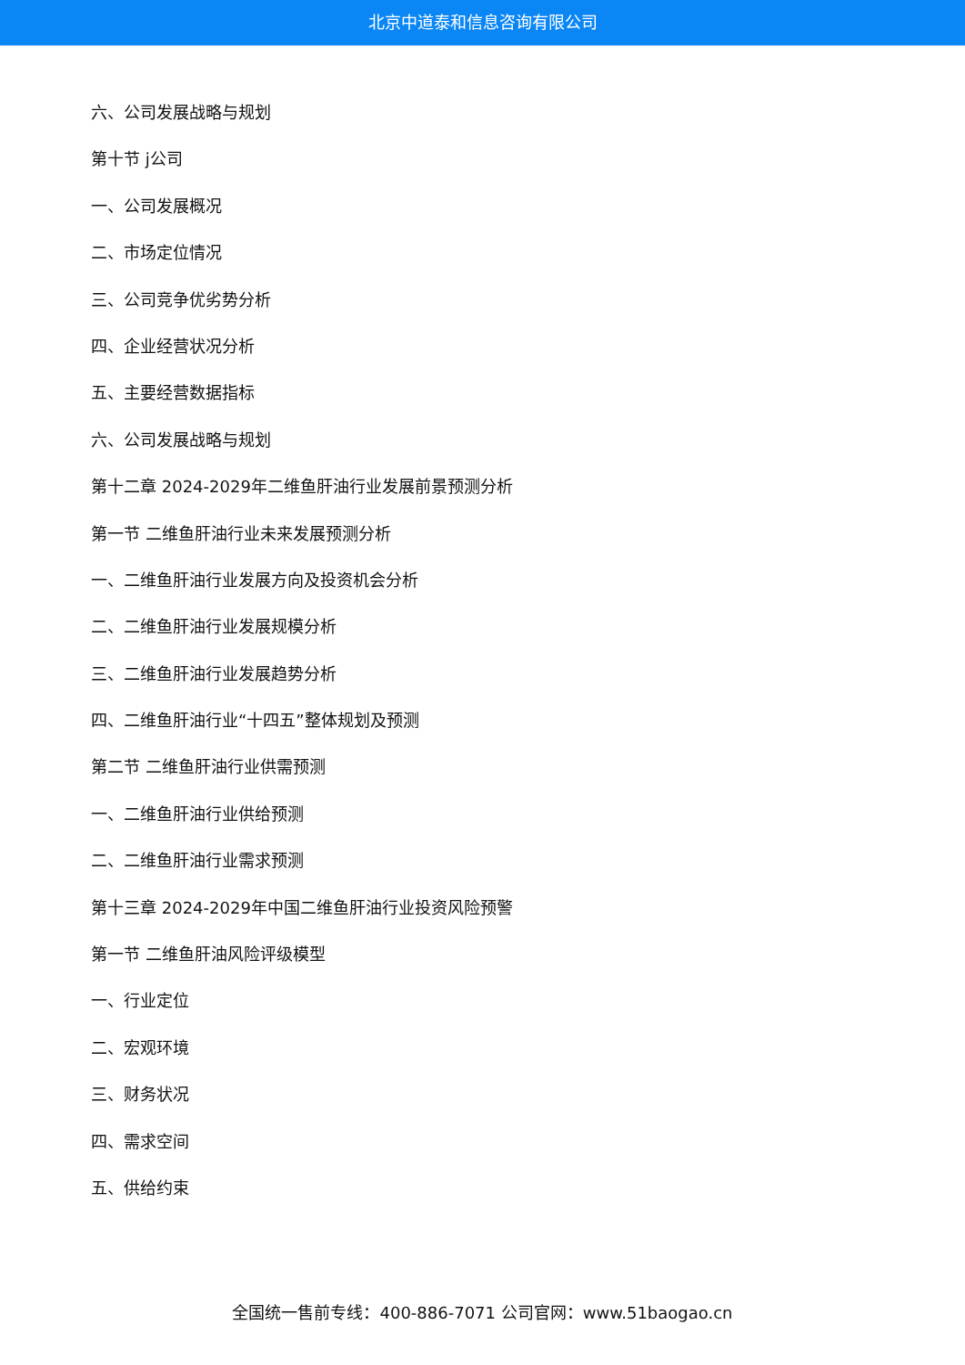北京中道泰和信息咨询有限公司
六、公司发展战略与规划
第十节 j公司
一、公司发展概况
二、市场定位情况
三、公司竞争优劣势分析
四、企业经营状况分析
五、主要经营数据指标
六、公司发展战略与规划
第十二章 2024-2029年二维鱼肝油行业发展前景预测分析
第一节 二维鱼肝油行业未来发展预测分析
一、二维鱼肝油行业发展方向及投资机会分析
二、二维鱼肝油行业发展规模分析
三、二维鱼肝油行业发展趋势分析
四、二维鱼肝油行业“十四五”整体规划及预测
第二节 二维鱼肝油行业供需预测
一、二维鱼肝油行业供给预测
二、二维鱼肝油行业需求预测
第十三章 2024-2029年中国二维鱼肝油行业投资风险预警
第一节 二维鱼肝油风险评级模型
一、行业定位
二、宏观环境
三、财务状况
四、需求空间
五、供给约束
全国统一售前专线：400-886-7071 公司官网：www.51baogao.cn